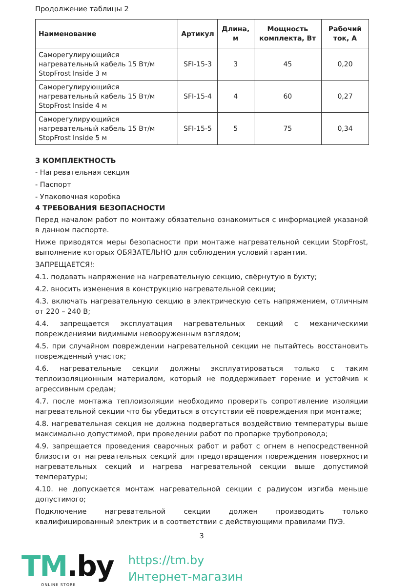Продолжение таблицы 2
| Наименование | Артикул | Длина, м | Мощность комплекта, Вт | Рабочий ток, А |
| --- | --- | --- | --- | --- |
| Саморегулирующийся нагревательный кабель 15 Вт/м StopFrost Inside 3 м | SFI-15-3 | 3 | 45 | 0,20 |
| Саморегулирующийся нагревательный кабель 15 Вт/м StopFrost Inside 4 м | SFI-15-4 | 4 | 60 | 0,27 |
| Саморегулирующийся нагревательный кабель 15 Вт/м StopFrost Inside 5 м | SFI-15-5 | 5 | 75 | 0,34 |
3 КОМПЛЕКТНОСТЬ
- Нагревательная секция
- Паспорт
- Упаковочная коробка
4 ТРЕБОВАНИЯ БЕЗОПАСНОСТИ
Перед началом работ по монтажу обязательно ознакомиться с информацией указаной в данном паспорте.
Ниже приводятся меры безопасности при монтаже нагревательной секции StopFrost, выполнение которых ОБЯЗАТЕЛЬНО для соблюдения условий гарантии.
ЗАПРЕЩАЕТСЯ!:
4.1. подавать напряжение на нагревательную секцию, свёрнутую в бухту;
4.2. вносить изменения в конструкцию нагревательной секции;
4.3. включать нагревательную секцию в электрическую сеть напряжением, отличным от 220 – 240 В;
4.4. запрещается эксплуатация нагревательных секций с механическими повреждениями видимыми невооруженным взглядом;
4.5. при случайном повреждении нагревательной секции не пытайтесь восстановить поврежденный участок;
4.6. нагревательные секции должны эксплуатироваться только с таким теплоизоляционным материалом, который не поддерживает горение и устойчив к агрессивным средам;
4.7. после монтажа теплоизоляции необходимо проверить сопротивление изоляции нагревательной секции что бы убедиться в отсутствии её повреждения при монтаже;
4.8. нагревательная секция не должна подвергаться воздействию температуры выше максимально допустимой, при проведении работ по пропарке трубопровода;
4.9. запрещается проведения сварочных работ и работ с огнем в непосредственной близости от нагревательных секций для предотвращения повреждения поверхности нагревательных секций и нагрева нагревательной секции выше допустимой температуры;
4.10. не допускается монтаж нагревательной секции с радиусом изгиба меньше допустимого;
Подключение нагревательной секции должен производить только квалифицированный электрик и в соответствии с действующими правилами ПУЭ.
3
TM.by
ONLINE STORE
https://tm.by
Интернет-магазин